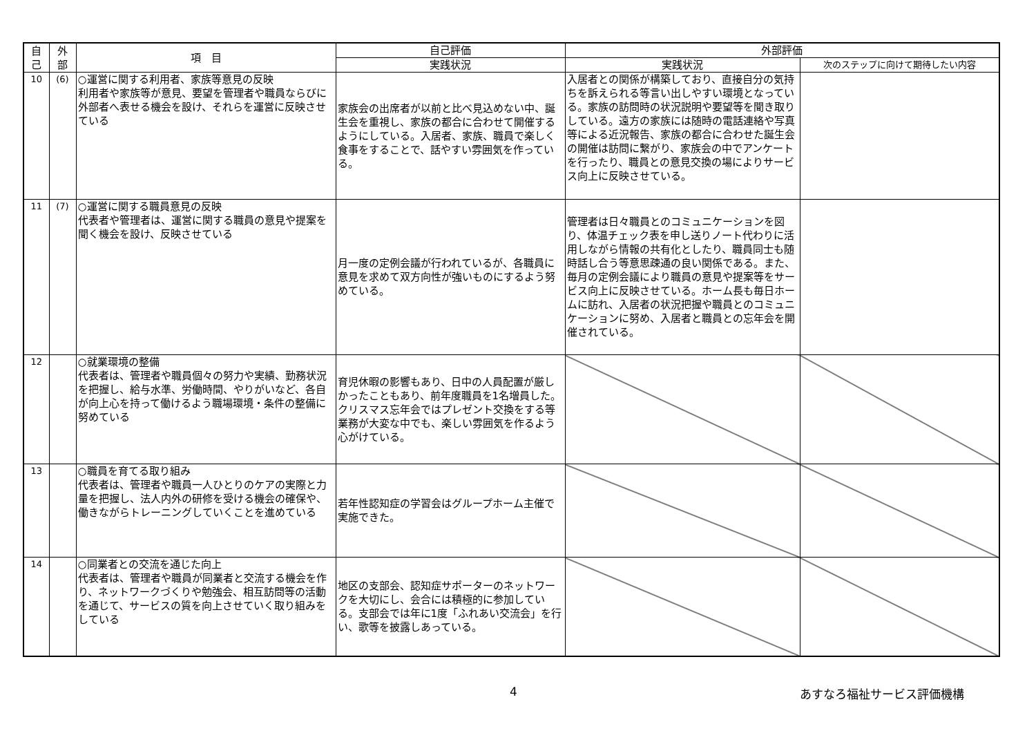| 自 己 | 外 部 | 項 目 | 自己評価 | 外部評価 | |
| --- | --- | --- | --- | --- | --- |
| | | | 実践状況 | 実践状況 | 次のステップに向けて期待したい内容 |
| 10 | (6) | ○運営に関する利用者、家族等意見の反映 利用者や家族等が意見、要望を管理者や職員ならびに外部者へ表せる機会を設け、それらを運営に反映させている | 家族会の出席者が以前と比べ見込めない中、誕生会を重視し、家族の都合に合わせて開催するようにしている。入居者、家族、職員で楽しく食事をすることで、話やすい雰囲気を作っている。 | 入居者との関係が構築しており、直接自分の気持ちを訴えられる等言い出しやすい環境となっている。家族の訪問時の状況説明や要望等を聞き取りしている。遠方の家族には随時の電話連絡や写真等による近況報告、家族の都合に合わせた誕生会の開催は訪問に繋がり、家族会の中でアンケートを行ったり、職員との意見交換の場によりサービス向上に反映させている。 | |
| 11 | (7) | ○運営に関する職員意見の反映 代表者や管理者は、運営に関する職員の意見や提案を聞く機会を設け、反映させている | 月一度の定例会議が行われているが、各職員に意見を求めて双方向性が強いものにするよう努めている。 | 管理者は日々職員とのコミュニケーションを図り、体温チェック表を申し送りノート代わりに活用しながら情報の共有化としたり、職員同士も随時話し合う等意思疎通の良い関係である。また、毎月の定例会議により職員の意見や提案等をサービス向上に反映させている。ホーム長も毎日ホームに訪れ、入居者の状況把握や職員とのコミュニケーションに努め、入居者と職員との忘年会を開催されている。 | |
| 12 | | ○就業環境の整備 代表者は、管理者や職員個々の努力や実績、勤務状況を把握し、給与水準、労働時間、やりがいなど、各自が向上心を持って働けるよう職場環境・条件の整備に努めている | 育児休暇の影響もあり、日中の人員配置が厳しかったこともあり、前年度職員を1名増員した。クリスマス忘年会ではプレゼント交換をする等業務が大変な中でも、楽しい雰囲気を作るよう心がけている。 | | |
| 13 | | ○職員を育てる取り組み 代表者は、管理者や職員一人ひとりのケアの実際と力量を把握し、法人内外の研修を受ける機会の確保や、働きながらトレーニングしていくことを進めている | 若年性認知症の学習会はグループホーム主催で実施できた。 | | |
| 14 | | ○同業者との交流を通じた向上 代表者は、管理者や職員が同業者と交流する機会を作り、ネットワークづくりや勉強会、相互訪問等の活動を通じて、サービスの質を向上させていく取り組みをしている | 地区の支部会、認知症サポーターのネットワークを大切にし、会合には積極的に参加している。支部会では年に1度「ふれあい交流会」を行い、歌等を披露しあっている。 | | |
4 あすなろ福祉サービス評価機構